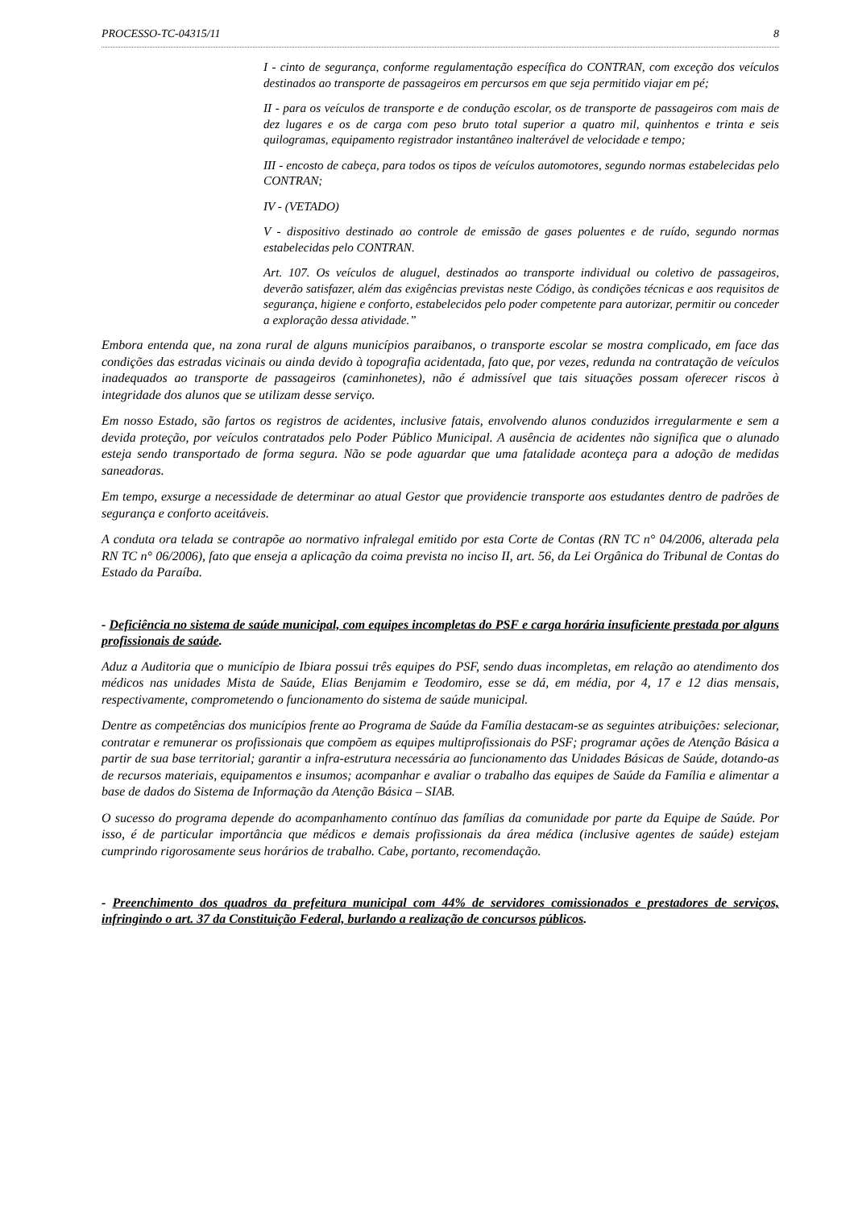PROCESSO-TC-04315/11 8
I - cinto de segurança, conforme regulamentação específica do CONTRAN, com exceção dos veículos destinados ao transporte de passageiros em percursos em que seja permitido viajar em pé;
II - para os veículos de transporte e de condução escolar, os de transporte de passageiros com mais de dez lugares e os de carga com peso bruto total superior a quatro mil, quinhentos e trinta e seis quilogramas, equipamento registrador instantâneo inalterável de velocidade e tempo;
III - encosto de cabeça, para todos os tipos de veículos automotores, segundo normas estabelecidas pelo CONTRAN;
IV - (VETADO)
V - dispositivo destinado ao controle de emissão de gases poluentes e de ruído, segundo normas estabelecidas pelo CONTRAN.
Art. 107. Os veículos de aluguel, destinados ao transporte individual ou coletivo de passageiros, deverão satisfazer, além das exigências previstas neste Código, às condições técnicas e aos requisitos de segurança, higiene e conforto, estabelecidos pelo poder competente para autorizar, permitir ou conceder a exploração dessa atividade.”
Embora entenda que, na zona rural de alguns municípios paraibanos, o transporte escolar se mostra complicado, em face das condições das estradas vicinais ou ainda devido à topografia acidentada, fato que, por vezes, redunda na contratação de veículos inadequados ao transporte de passageiros (caminhonetes), não é admissível que tais situações possam oferecer riscos à integridade dos alunos que se utilizam desse serviço.
Em nosso Estado, são fartos os registros de acidentes, inclusive fatais, envolvendo alunos conduzidos irregularmente e sem a devida proteção, por veículos contratados pelo Poder Público Municipal. A ausência de acidentes não significa que o alunado esteja sendo transportado de forma segura. Não se pode aguardar que uma fatalidade aconteça para a adoção de medidas saneadoras.
Em tempo, exsurge a necessidade de determinar ao atual Gestor que providencie transporte aos estudantes dentro de padrões de segurança e conforto aceitáveis.
A conduta ora telada se contrapõe ao normativo infralegal emitido por esta Corte de Contas (RN TC n° 04/2006, alterada pela RN TC n° 06/2006), fato que enseja a aplicação da coima prevista no inciso II, art. 56, da Lei Orgânica do Tribunal de Contas do Estado da Paraíba.
- Deficiência no sistema de saúde municipal, com equipes incompletas do PSF e carga horária insuficiente prestada por alguns profissionais de saúde.
Aduz a Auditoria que o município de Ibiara possui três equipes do PSF, sendo duas incompletas, em relação ao atendimento dos médicos nas unidades Mista de Saúde, Elias Benjamim e Teodomiro, esse se dá, em média, por 4, 17 e 12 dias mensais, respectivamente, comprometendo o funcionamento do sistema de saúde municipal.
Dentre as competências dos municípios frente ao Programa de Saúde da Família destacam-se as seguintes atribuições: selecionar, contratar e remunerar os profissionais que compõem as equipes multiprofissionais do PSF; programar ações de Atenção Básica a partir de sua base territorial; garantir a infra-estrutura necessária ao funcionamento das Unidades Básicas de Saúde, dotando-as de recursos materiais, equipamentos e insumos; acompanhar e avaliar o trabalho das equipes de Saúde da Família e alimentar a base de dados do Sistema de Informação da Atenção Básica – SIAB.
O sucesso do programa depende do acompanhamento contínuo das famílias da comunidade por parte da Equipe de Saúde. Por isso, é de particular importância que médicos e demais profissionais da área médica (inclusive agentes de saúde) estejam cumprindo rigorosamente seus horários de trabalho. Cabe, portanto, recomendação.
- Preenchimento dos quadros da prefeitura municipal com 44% de servidores comissionados e prestadores de serviços, infringindo o art. 37 da Constituição Federal, burlando a realização de concursos públicos.